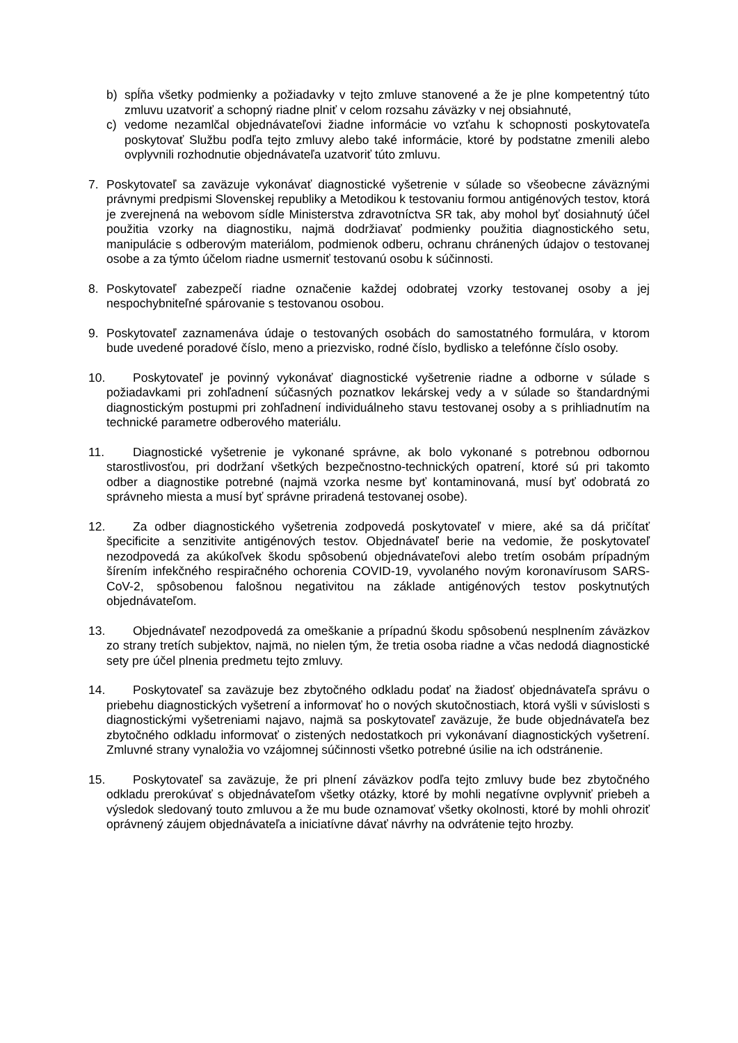b) spĺňa všetky podmienky a požiadavky v tejto zmluve stanovené a že je plne kompetentný túto zmluvu uzatvoriť a schopný riadne plniť v celom rozsahu záväzky v nej obsiahnuté,
c) vedome nezamlčal objednávateľovi žiadne informácie vo vzťahu k schopnosti poskytovateľa poskytovať Službu podľa tejto zmluvy alebo také informácie, ktoré by podstatne zmenili alebo ovplyvnili rozhodnutie objednávateľa uzatvoriť túto zmluvu.
7. Poskytovateľ sa zaväzuje vykonávať diagnostické vyšetrenie v súlade so všeobecne záväznými právnymi predpismi Slovenskej republiky a Metodikou k testovaniu formou antigénových testov, ktorá je zverejnená na webovom sídle Ministerstva zdravotníctva SR tak, aby mohol byť dosiahnutý účel použitia vzorky na diagnostiku, najmä dodržiavať podmienky použitia diagnostického setu, manipulácie s odberovým materiálom, podmienok odberu, ochranu chránených údajov o testovanej osobe a za týmto účelom riadne usmerniť testovanú osobu k súčinnosti.
8. Poskytovateľ zabezpečí riadne označenie každej odobratej vzorky testovanej osoby a jej nespochybniteľné spárovanie s testovanou osobou.
9. Poskytovateľ zaznamenáva údaje o testovaných osobách do samostatného formulára, v ktorom bude uvedené poradové číslo, meno a priezvisko, rodné číslo, bydlisko a telefónne číslo osoby.
10. Poskytovateľ je povinný vykonávať diagnostické vyšetrenie riadne a odborne v súlade s požiadavkami pri zohľadnení súčasných poznatkov lekárskej vedy a v súlade so štandardnými diagnostickým postupmi pri zohľadnení individuálneho stavu testovanej osoby a s prihliadnutím na technické parametre odberového materiálu.
11. Diagnostické vyšetrenie je vykonané správne, ak bolo vykonané s potrebnou odbornou starostlivosťou, pri dodržaní všetkých bezpečnostno-technických opatrení, ktoré sú pri takomto odber a diagnostike potrebné (najmä vzorka nesme byť kontaminovaná, musí byť odobratá zo správneho miesta a musí byť správne priradená testovanej osobe).
12. Za odber diagnostického vyšetrenia zodpovedá poskytovateľ v miere, aké sa dá pričítať špecificite a senzitivite antigénových testov. Objednávateľ berie na vedomie, že poskytovateľ nezodpovedá za akúkoľvek škodu spôsobenú objednávateľovi alebo tretím osobám prípadným šírením infekčného respiračného ochorenia COVID-19, vyvolaného novým koronavírusom SARS-CoV-2, spôsobenou falošnou negativitou na základe antigénových testov poskytnutých objednávateľom.
13. Objednávateľ nezodpovedá za omeškanie a prípadnú škodu spôsobenú nesplnením záväzkov zo strany tretích subjektov, najmä, no nielen tým, že tretia osoba riadne a včas nedodá diagnostické sety pre účel plnenia predmetu tejto zmluvy.
14. Poskytovateľ sa zaväzuje bez zbytočného odkladu podať na žiadosť objednávateľa správu o priebehu diagnostických vyšetrení a informovať ho o nových skutočnostiach, ktorá vyšli v súvislosti s diagnostickými vyšetreniami najavo, najmä sa poskytovateľ zaväzuje, že bude objednávateľa bez zbytočného odkladu informovať o zistených nedostatkoch pri vykonávaní diagnostických vyšetrení. Zmluvné strany vynaložia vo vzájomnej súčinnosti všetko potrebné úsilie na ich odstránenie.
15. Poskytovateľ sa zaväzuje, že pri plnení záväzkov podľa tejto zmluvy bude bez zbytočného odkladu prerokúvať s objednávateľom všetky otázky, ktoré by mohli negatívne ovplyvniť priebeh a výsledok sledovaný touto zmluvou a že mu bude oznamovať všetky okolnosti, ktoré by mohli ohroziť oprávnený záujem objednávateľa a iniciatívne dávať návrhy na odvrátenie tejto hrozby.